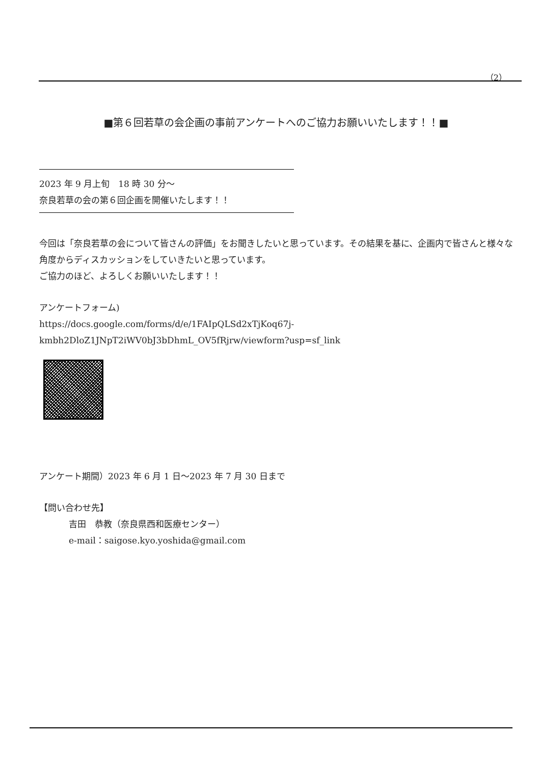（2）
■第６回若草の会企画の事前アンケートへのご協力お願いいたします！！■
2023 年 9 月上旬　18 時 30 分～
奈良若草の会の第６回企画を開催いたします！！
今回は「奈良若草の会について皆さんの評価」をお聞きしたいと思っています。その結果を基に、企画内で皆さんと様々な角度からディスカッションをしていきたいと思っています。
ご協力のほど、よろしくお願いいたします！！
アンケートフォーム)
https://docs.google.com/forms/d/e/1FAIpQLSd2xTjKoq67j-
kmbh2DloZ1JNpT2iWV0bJ3bDhmL_OV5fRjrw/viewform?usp=sf_link
アンケート期間）2023 年 6 月 1 日～2023 年 7 月 30 日まで
【問い合わせ先】
吉田　恭教（奈良県西和医療センター）
e-mail：saigose.kyo.yoshida@gmail.com